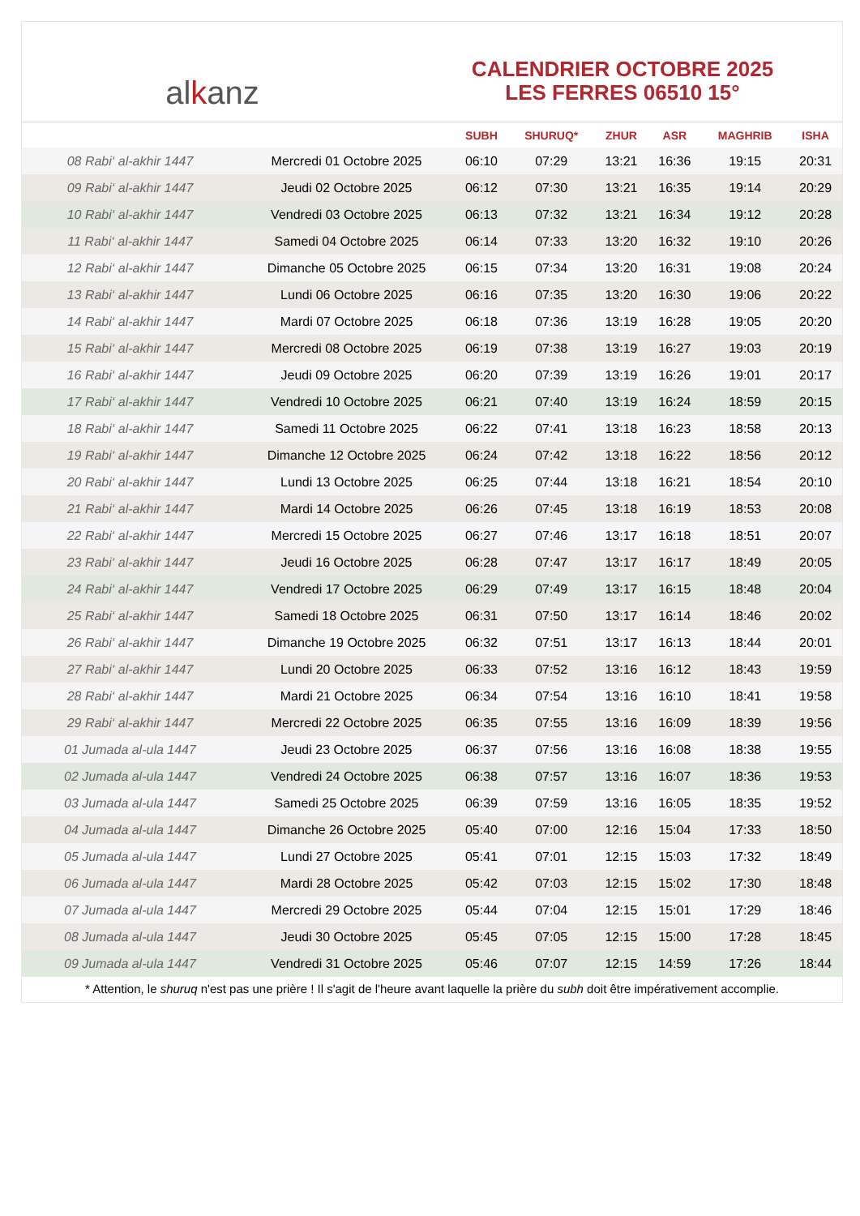al k anz
CALENDRIER OCTOBRE 2025
LES FERRES 06510 15°
| | | SUBH | SHURUQ* | ZHUR | ASR | MAGHRIB | ISHA |
| --- | --- | --- | --- | --- | --- | --- | --- |
| 08 Rabi‘ al-akhir 1447 | Mercredi 01 Octobre 2025 | 06:10 | 07:29 | 13:21 | 16:36 | 19:15 | 20:31 |
| 09 Rabi‘ al-akhir 1447 | Jeudi 02 Octobre 2025 | 06:12 | 07:30 | 13:21 | 16:35 | 19:14 | 20:29 |
| 10 Rabi‘ al-akhir 1447 | Vendredi 03 Octobre 2025 | 06:13 | 07:32 | 13:21 | 16:34 | 19:12 | 20:28 |
| 11 Rabi‘ al-akhir 1447 | Samedi 04 Octobre 2025 | 06:14 | 07:33 | 13:20 | 16:32 | 19:10 | 20:26 |
| 12 Rabi‘ al-akhir 1447 | Dimanche 05 Octobre 2025 | 06:15 | 07:34 | 13:20 | 16:31 | 19:08 | 20:24 |
| 13 Rabi‘ al-akhir 1447 | Lundi 06 Octobre 2025 | 06:16 | 07:35 | 13:20 | 16:30 | 19:06 | 20:22 |
| 14 Rabi‘ al-akhir 1447 | Mardi 07 Octobre 2025 | 06:18 | 07:36 | 13:19 | 16:28 | 19:05 | 20:20 |
| 15 Rabi‘ al-akhir 1447 | Mercredi 08 Octobre 2025 | 06:19 | 07:38 | 13:19 | 16:27 | 19:03 | 20:19 |
| 16 Rabi‘ al-akhir 1447 | Jeudi 09 Octobre 2025 | 06:20 | 07:39 | 13:19 | 16:26 | 19:01 | 20:17 |
| 17 Rabi‘ al-akhir 1447 | Vendredi 10 Octobre 2025 | 06:21 | 07:40 | 13:19 | 16:24 | 18:59 | 20:15 |
| 18 Rabi‘ al-akhir 1447 | Samedi 11 Octobre 2025 | 06:22 | 07:41 | 13:18 | 16:23 | 18:58 | 20:13 |
| 19 Rabi‘ al-akhir 1447 | Dimanche 12 Octobre 2025 | 06:24 | 07:42 | 13:18 | 16:22 | 18:56 | 20:12 |
| 20 Rabi‘ al-akhir 1447 | Lundi 13 Octobre 2025 | 06:25 | 07:44 | 13:18 | 16:21 | 18:54 | 20:10 |
| 21 Rabi‘ al-akhir 1447 | Mardi 14 Octobre 2025 | 06:26 | 07:45 | 13:18 | 16:19 | 18:53 | 20:08 |
| 22 Rabi‘ al-akhir 1447 | Mercredi 15 Octobre 2025 | 06:27 | 07:46 | 13:17 | 16:18 | 18:51 | 20:07 |
| 23 Rabi‘ al-akhir 1447 | Jeudi 16 Octobre 2025 | 06:28 | 07:47 | 13:17 | 16:17 | 18:49 | 20:05 |
| 24 Rabi‘ al-akhir 1447 | Vendredi 17 Octobre 2025 | 06:29 | 07:49 | 13:17 | 16:15 | 18:48 | 20:04 |
| 25 Rabi‘ al-akhir 1447 | Samedi 18 Octobre 2025 | 06:31 | 07:50 | 13:17 | 16:14 | 18:46 | 20:02 |
| 26 Rabi‘ al-akhir 1447 | Dimanche 19 Octobre 2025 | 06:32 | 07:51 | 13:17 | 16:13 | 18:44 | 20:01 |
| 27 Rabi‘ al-akhir 1447 | Lundi 20 Octobre 2025 | 06:33 | 07:52 | 13:16 | 16:12 | 18:43 | 19:59 |
| 28 Rabi‘ al-akhir 1447 | Mardi 21 Octobre 2025 | 06:34 | 07:54 | 13:16 | 16:10 | 18:41 | 19:58 |
| 29 Rabi‘ al-akhir 1447 | Mercredi 22 Octobre 2025 | 06:35 | 07:55 | 13:16 | 16:09 | 18:39 | 19:56 |
| 01 Jumada al-ula 1447 | Jeudi 23 Octobre 2025 | 06:37 | 07:56 | 13:16 | 16:08 | 18:38 | 19:55 |
| 02 Jumada al-ula 1447 | Vendredi 24 Octobre 2025 | 06:38 | 07:57 | 13:16 | 16:07 | 18:36 | 19:53 |
| 03 Jumada al-ula 1447 | Samedi 25 Octobre 2025 | 06:39 | 07:59 | 13:16 | 16:05 | 18:35 | 19:52 |
| 04 Jumada al-ula 1447 | Dimanche 26 Octobre 2025 | 05:40 | 07:00 | 12:16 | 15:04 | 17:33 | 18:50 |
| 05 Jumada al-ula 1447 | Lundi 27 Octobre 2025 | 05:41 | 07:01 | 12:15 | 15:03 | 17:32 | 18:49 |
| 06 Jumada al-ula 1447 | Mardi 28 Octobre 2025 | 05:42 | 07:03 | 12:15 | 15:02 | 17:30 | 18:48 |
| 07 Jumada al-ula 1447 | Mercredi 29 Octobre 2025 | 05:44 | 07:04 | 12:15 | 15:01 | 17:29 | 18:46 |
| 08 Jumada al-ula 1447 | Jeudi 30 Octobre 2025 | 05:45 | 07:05 | 12:15 | 15:00 | 17:28 | 18:45 |
| 09 Jumada al-ula 1447 | Vendredi 31 Octobre 2025 | 05:46 | 07:07 | 12:15 | 14:59 | 17:26 | 18:44 |
* Attention, le shuruq n'est pas une prière ! Il s'agit de l'heure avant laquelle la prière du subh doit être impérativement accomplie.